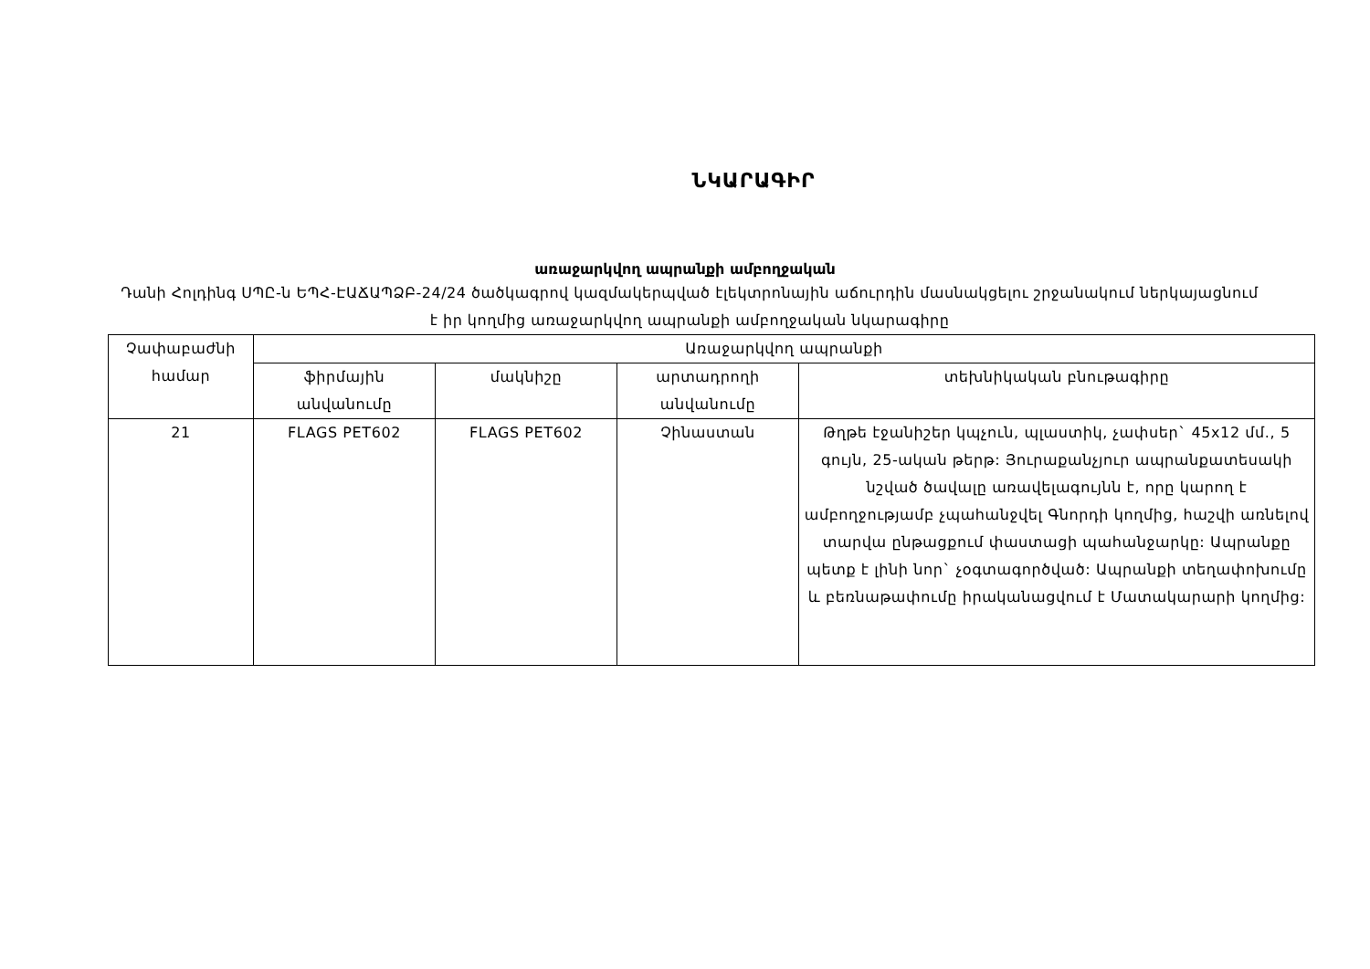ՆԿԱՐԱԳԻՐ
առաջարկվող ապրանքի ամբողջական
Դանի Հոլդինգ ՍՊԸ-ն ԵՊՀ-ԷԱՃԱՊՁԲ-24/24 ծածկագրով կազմակերպված էլեկտրոնային աճուրդին մասնակցելու շրջանակում ներկայացնում է իր կողմից առաջարկվող ապրանքի ամբողջական նկարագիրը
| Չափաբաժնի համար | Առաջարկվող ապրանքի | | | |
| --- | --- | --- | --- | --- |
| | ֆիրմային անվանումը | մակնիշը | արտադրողի անվանումը | տեխնիկական բնութագիրը |
| 21 | FLAGS PET602 | FLAGS PET602 | Չինաստան | Թղթե էջանիշեր կպչուն, պլաստիկ, չափսեր` 45x12 մմ., 5 գույն, 25-ական թերթ: Յուրաքանչյուր ապրանքատեսակի նշված ծավալը առավելագույնն է, որը կարող է ամբողջությամբ չպահանջվել Գնորդի կողմից, հաշվի առնելով տարվա ընթացքում փաստացի պահանջարկը: Ապրանքը պետք է լինի նոր` չօգտագործված: Ապրանքի տեղափոխումը և բեռնաթափումը իրականացվում է Մատակարարի կողմից: |